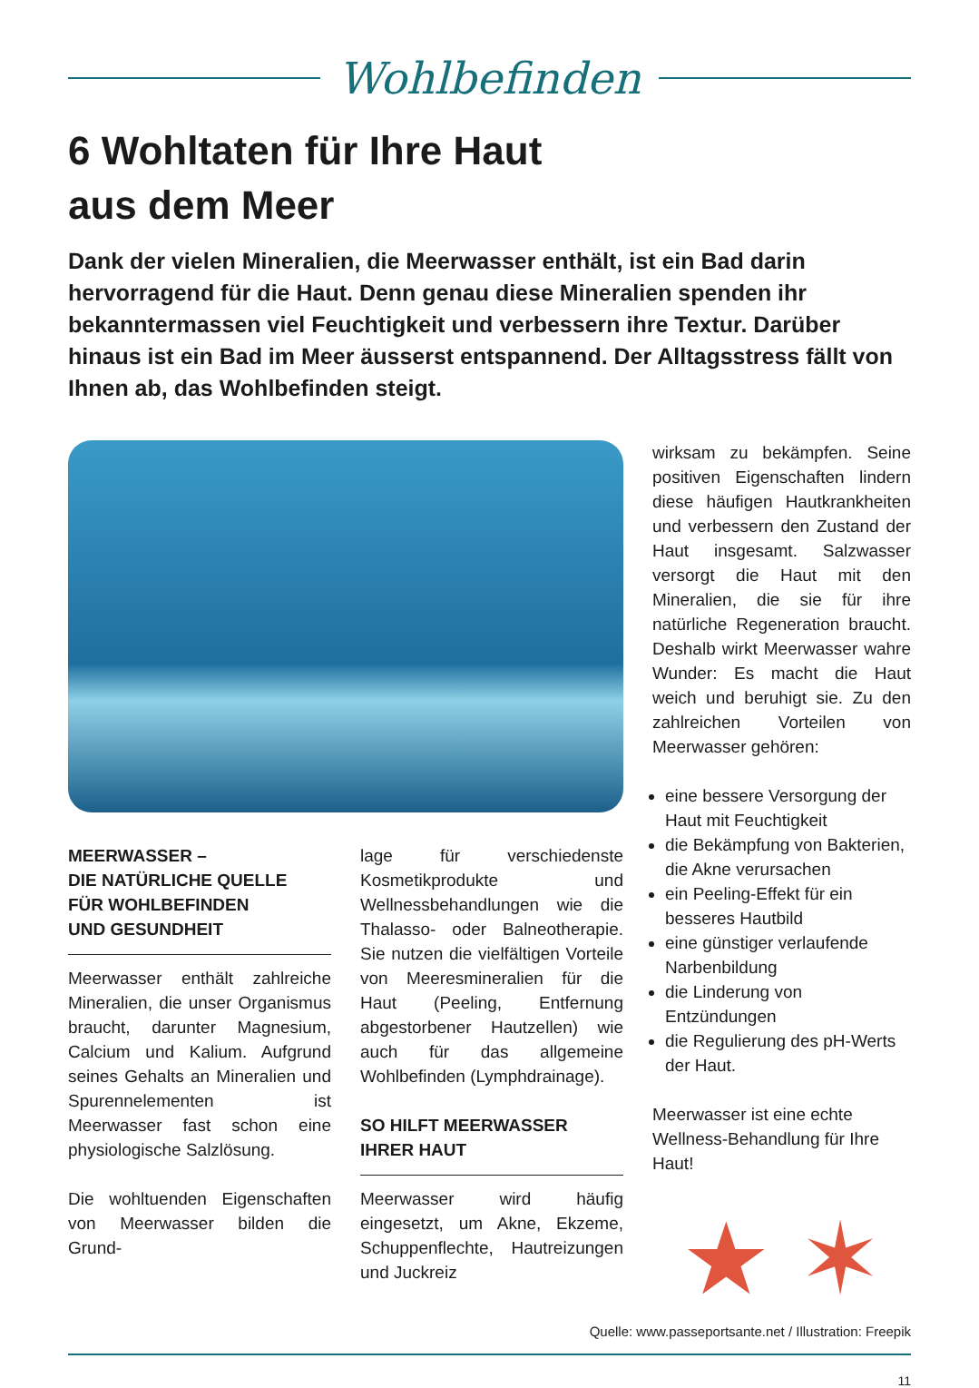Wohlbefinden
6 Wohltaten für Ihre Haut
aus dem Meer
Dank der vielen Mineralien, die Meerwasser enthält, ist ein Bad darin hervorragend für die Haut. Denn genau diese Mineralien spenden ihr bekanntermassen viel Feuchtigkeit und verbessern ihre Textur. Darüber hinaus ist ein Bad im Meer äusserst entspannend. Der Alltags­stress fällt von Ihnen ab, das Wohlbefinden steigt.
MEERWASSER –
DIE NATÜRLICHE QUELLE
FÜR WOHLBEFINDEN
UND GESUNDHEIT
Meerwasser enthält zahlreiche Mineralien, die unser Organismus braucht, darunter Magnesium, Calcium und Kalium. Aufgrund seines Gehalts an Mineralien und Spurennelementen ist Meerwasser fast schon eine physiologische Salzlösung.
Die wohltuenden Eigenschaften von Meerwasser bilden die Grund-
lage für verschiedenste Kosmetikprodukte und Wellnessbehandlungen wie die Thalasso- oder Balneotherapie. Sie nutzen die vielfältigen Vorteile von Meeresmineralien für die Haut (Peeling, Entfernung abgestorbener Hautzellen) wie auch für das allgemeine Wohlbefinden (Lymphdrainage).
SO HILFT MEERWASSER
IHRER HAUT
Meerwasser wird häufig eingesetzt, um Akne, Ekzeme, Schuppenflechte, Hautreizungen und Juckreiz
wirksam zu bekämpfen. Seine positiven Eigenschaften lindern diese häufigen Hautkrankheiten und verbessern den Zustand der Haut insgesamt. Salzwasser versorgt die Haut mit den Mineralien, die sie für ihre natürliche Regeneration braucht. Deshalb wirkt Meerwasser wahre Wunder: Es macht die Haut weich und beruhigt sie. Zu den zahlreichen Vorteilen von Meerwasser gehören:
eine bessere Versorgung der Haut mit Feuchtigkeit
die Bekämpfung von Bakterien, die Akne verursachen
ein Peeling-Effekt für ein besseres Hautbild
eine günstiger verlaufende Narbenbildung
die Linderung von Entzündungen
die Regulierung des pH-Werts der Haut.
Meerwasser ist eine echte Wellness-Behandlung für Ihre Haut!
★ ✶
Quelle: www.passeportsante.net / Illustration: Freepik
11